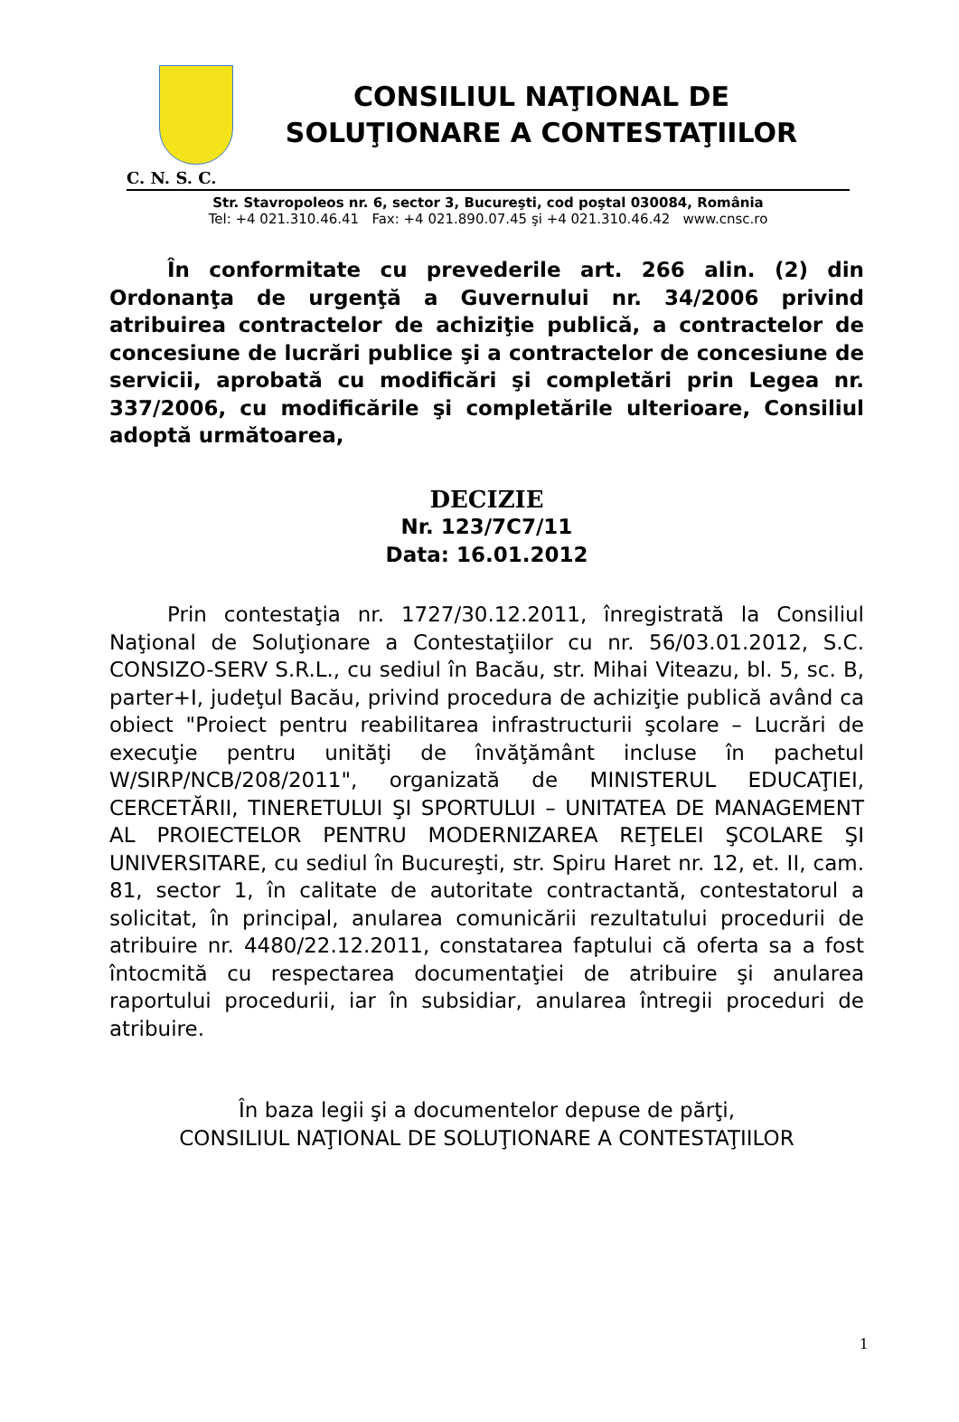CONSILIUL NAŢIONAL DE
SOLUŢIONARE A CONTESTAŢIILOR
C. N. S. C.
Str. Stavropoleos nr. 6, sector 3, Bucureşti, cod poştal 030084, România
Tel: +4 021.310.46.41 Fax: +4 021.890.07.45 şi +4 021.310.46.42 www.cnsc.ro
În conformitate cu prevederile art. 266 alin. (2) din Ordonanţa de urgenţă a Guvernului nr. 34/2006 privind atribuirea contractelor de achiziţie publică, a contractelor de concesiune de lucrări publice şi a contractelor de concesiune de servicii, aprobată cu modificări şi completări prin Legea nr. 337/2006, cu modificările şi completările ulterioare, Consiliul adoptă următoarea,
DECIZIE
Nr. 123/7C7/11
Data: 16.01.2012
Prin contestaţia nr. 1727/30.12.2011, înregistrată la Consiliul Naţional de Soluţionare a Contestaţiilor cu nr. 56/03.01.2012, S.C. CONSIZO-SERV S.R.L., cu sediul în Bacău, str. Mihai Viteazu, bl. 5, sc. B, parter+I, judeţul Bacău, privind procedura de achiziţie publică având ca obiect "Proiect pentru reabilitarea infrastructurii şcolare – Lucrări de execuţie pentru unităţi de învăţământ incluse în pachetul W/SIRP/NCB/208/2011", organizată de MINISTERUL EDUCAŢIEI, CERCETĂRII, TINERETULUI ŞI SPORTULUI – UNITATEA DE MANAGEMENT AL PROIECTELOR PENTRU MODERNIZAREA REŢELEI ŞCOLARE ŞI UNIVERSITARE, cu sediul în Bucureşti, str. Spiru Haret nr. 12, et. II, cam. 81, sector 1, în calitate de autoritate contractantă, contestatorul a solicitat, în principal, anularea comunicării rezultatului procedurii de atribuire nr. 4480/22.12.2011, constatarea faptului că oferta sa a fost întocmită cu respectarea documentaţiei de atribuire şi anularea raportului procedurii, iar în subsidiar, anularea întregii proceduri de atribuire.
În baza legii şi a documentelor depuse de părţi,
CONSILIUL NAŢIONAL DE SOLUŢIONARE A CONTESTAŢIILOR
1